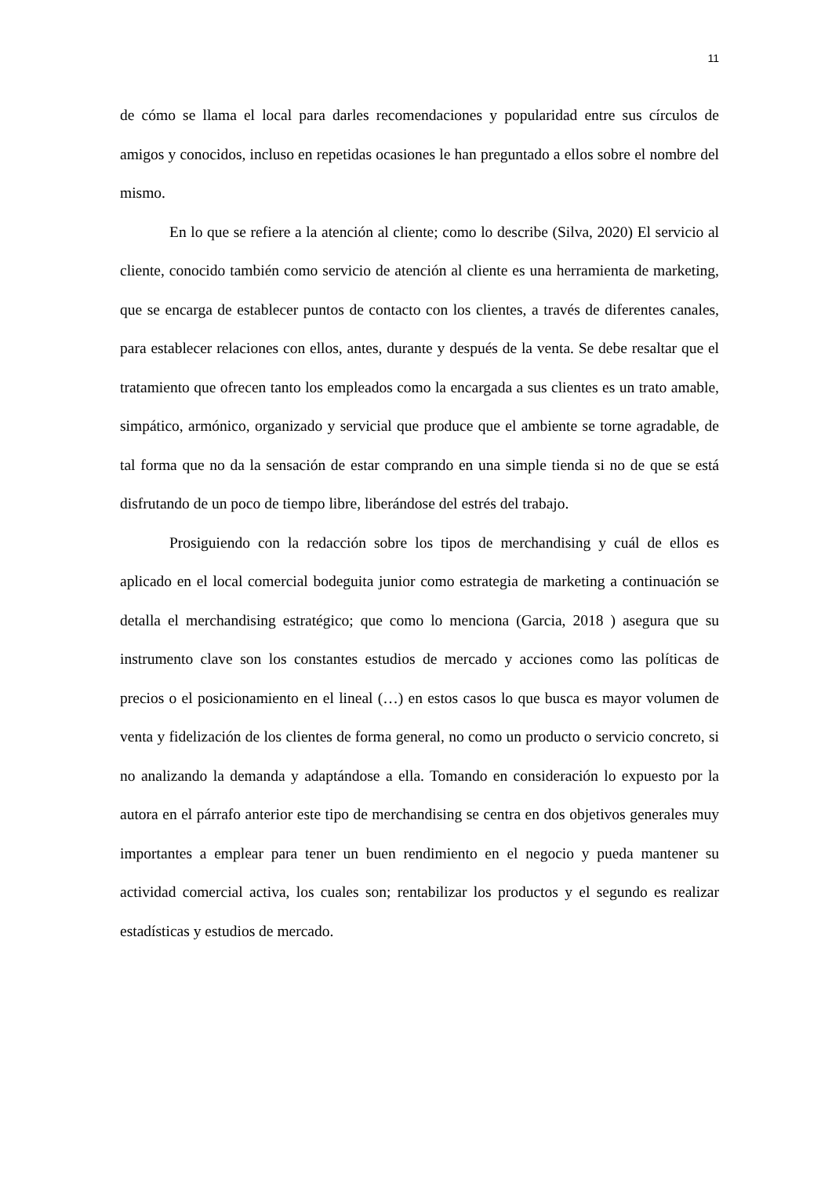11
de cómo se llama el local para darles recomendaciones y popularidad entre sus círculos de amigos y conocidos, incluso en repetidas ocasiones le han preguntado a ellos sobre el nombre del mismo.
En lo que se refiere a la atención al cliente; como lo describe (Silva, 2020) El servicio al cliente, conocido también como servicio de atención al cliente es una herramienta de marketing, que se encarga de establecer puntos de contacto con los clientes, a través de diferentes canales, para establecer relaciones con ellos, antes, durante y después de la venta. Se debe resaltar que el tratamiento que ofrecen tanto los empleados como la encargada a sus clientes es un trato amable, simpático, armónico, organizado y servicial que produce que el ambiente se torne agradable, de tal forma que no da la sensación de estar comprando en una simple tienda si no de que se está disfrutando de un poco de tiempo libre, liberándose del estrés del trabajo.
Prosiguiendo con la redacción sobre los tipos de merchandising y cuál de ellos es aplicado en el local comercial bodeguita junior como estrategia de marketing a continuación se detalla el merchandising estratégico; que como lo menciona (Garcia, 2018 ) asegura que su instrumento clave son los constantes estudios de mercado y acciones como las políticas de precios o el posicionamiento en el lineal (…) en estos casos lo que busca es mayor volumen de venta y fidelización de los clientes de forma general, no como un producto o servicio concreto, si no analizando la demanda y adaptándose a ella. Tomando en consideración lo expuesto por la autora en el párrafo anterior este tipo de merchandising se centra en dos objetivos generales muy importantes a emplear para tener un buen rendimiento en el negocio y pueda mantener su actividad comercial activa, los cuales son; rentabilizar los productos y el segundo es realizar estadísticas y estudios de mercado.